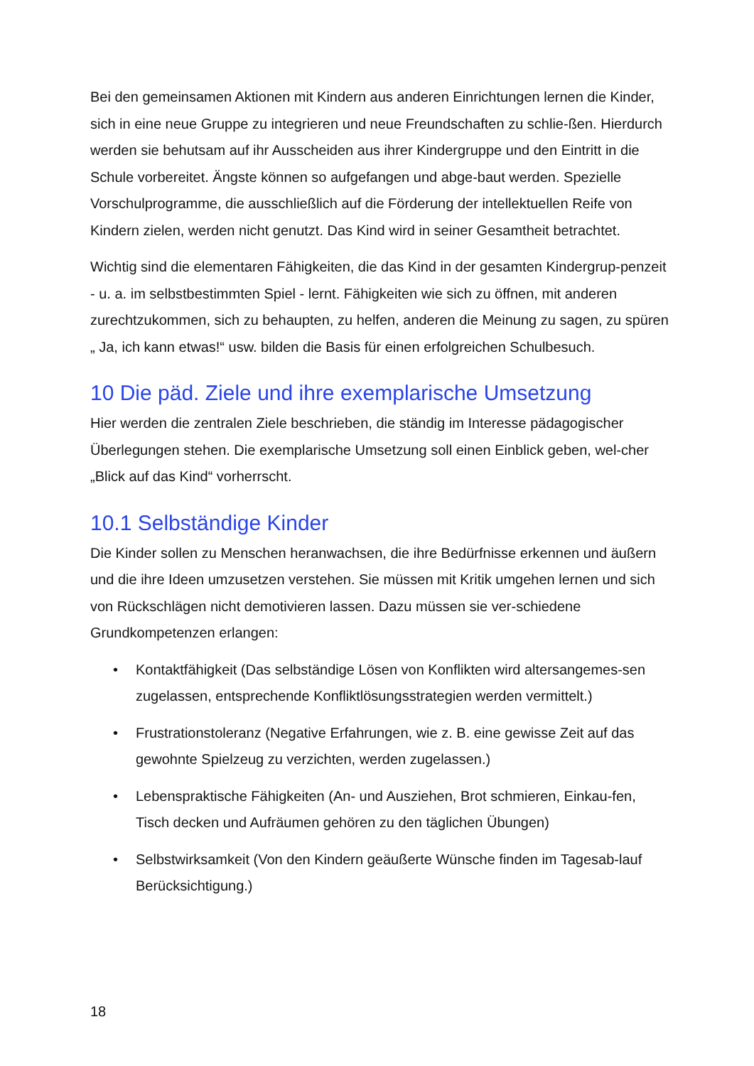Bei den gemeinsamen Aktionen mit Kindern aus anderen Einrichtungen lernen die Kinder, sich in eine neue Gruppe zu integrieren und neue Freundschaften zu schlie-ßen. Hierdurch werden sie behutsam auf ihr Ausscheiden aus ihrer Kindergruppe und den Eintritt in die Schule vorbereitet. Ängste können so aufgefangen und abge-baut werden. Spezielle Vorschulprogramme, die ausschließlich auf die Förderung der intellektuellen Reife von Kindern zielen, werden nicht genutzt. Das Kind wird in seiner Gesamtheit betrachtet.
Wichtig sind die elementaren Fähigkeiten, die das Kind in der gesamten Kindergrup-penzeit - u. a. im selbstbestimmten Spiel - lernt. Fähigkeiten wie sich zu öffnen, mit anderen zurechtzukommen, sich zu behaupten, zu helfen, anderen die Meinung zu sagen, zu spüren „ Ja, ich kann etwas!“ usw. bilden die Basis für einen erfolgreichen Schulbesuch.
10 Die päd. Ziele und ihre exemplarische Umsetzung
Hier werden die zentralen Ziele beschrieben, die ständig im Interesse pädagogischer Überlegungen stehen. Die exemplarische Umsetzung soll einen Einblick geben, wel-cher „Blick auf das Kind“ vorherrscht.
10.1 Selbständige Kinder
Die Kinder sollen zu Menschen heranwachsen, die ihre Bedürfnisse erkennen und äußern und die ihre Ideen umzusetzen verstehen. Sie müssen mit Kritik umgehen lernen und sich von Rückschlägen nicht demotivieren lassen. Dazu müssen sie ver-schiedene Grundkompetenzen erlangen:
• Kontaktfähigkeit (Das selbständige Lösen von Konflikten wird altersangemes-sen zugelassen, entsprechende Konfliktlösungsstrategien werden vermittelt.)
• Frustrationstoleranz (Negative Erfahrungen, wie z. B. eine gewisse Zeit auf das gewohnte Spielzeug zu verzichten, werden zugelassen.)
• Lebenspraktische Fähigkeiten (An- und Ausziehen, Brot schmieren, Einkau-fen, Tisch decken und Aufräumen gehören zu den täglichen Übungen)
• Selbstwirksamkeit (Von den Kindern geäußerte Wünsche finden im Tagesab-lauf Berücksichtigung.)
18